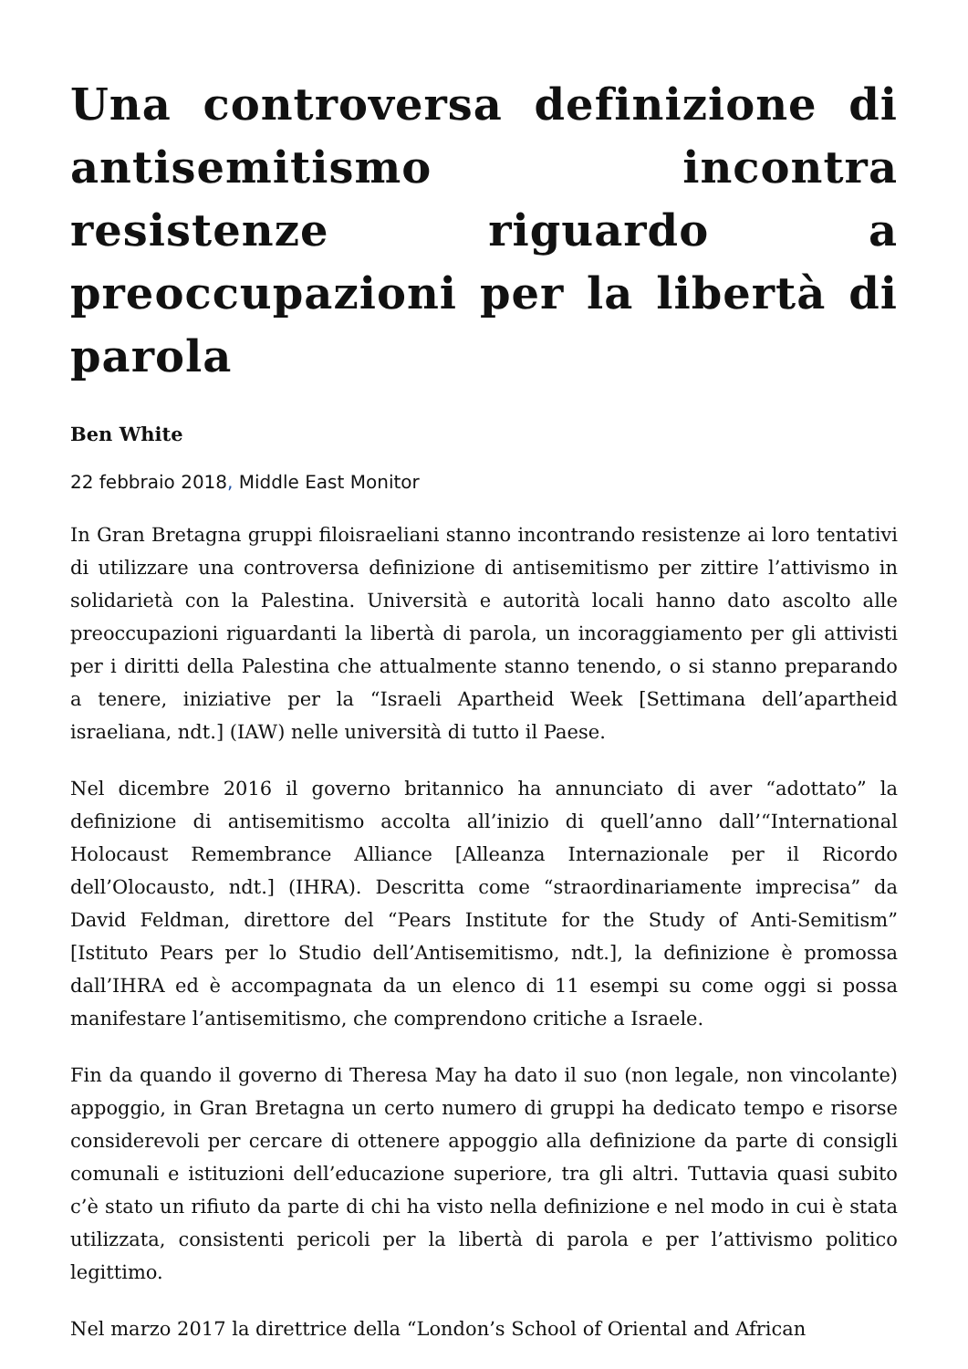Una controversa definizione di antisemitismo incontra resistenze riguardo a preoccupazioni per la libertà di parola
Ben White
22 febbraio 2018, Middle East Monitor
In Gran Bretagna gruppi filoisraeliani stanno incontrando resistenze ai loro tentativi di utilizzare una controversa definizione di antisemitismo per zittire l’attivismo in solidarietà con la Palestina. Università e autorità locali hanno dato ascolto alle preoccupazioni riguardanti la libertà di parola, un incoraggiamento per gli attivisti per i diritti della Palestina che attualmente stanno tenendo, o si stanno preparando a tenere, iniziative per la “Israeli Apartheid Week [Settimana dell’apartheid israeliana, ndt.] (IAW) nelle università di tutto il Paese.
Nel dicembre 2016 il governo britannico ha annunciato di aver “adottato” la definizione di antisemitismo accolta all’inizio di quell’anno dall’“International Holocaust Remembrance Alliance [Alleanza Internazionale per il Ricordo dell’Olocausto, ndt.] (IHRA). Descritta come “straordinariamente imprecisa” da David Feldman, direttore del “Pears Institute for the Study of Anti-Semitism” [Istituto Pears per lo Studio dell’Antisemitismo, ndt.], la definizione è promossa dall’IHRA ed è accompagnata da un elenco di 11 esempi su come oggi si possa manifestare l’antisemitismo, che comprendono critiche a Israele.
Fin da quando il governo di Theresa May ha dato il suo (non legale, non vincolante) appoggio, in Gran Bretagna un certo numero di gruppi ha dedicato tempo e risorse considerevoli per cercare di ottenere appoggio alla definizione da parte di consigli comunali e istituzioni dell’educazione superiore, tra gli altri. Tuttavia quasi subito c’è stato un rifiuto da parte di chi ha visto nella definizione e nel modo in cui è stata utilizzata, consistenti pericoli per la libertà di parola e per l’attivismo politico legittimo.
Nel marzo 2017 la direttrice della “London’s School of Oriental and African